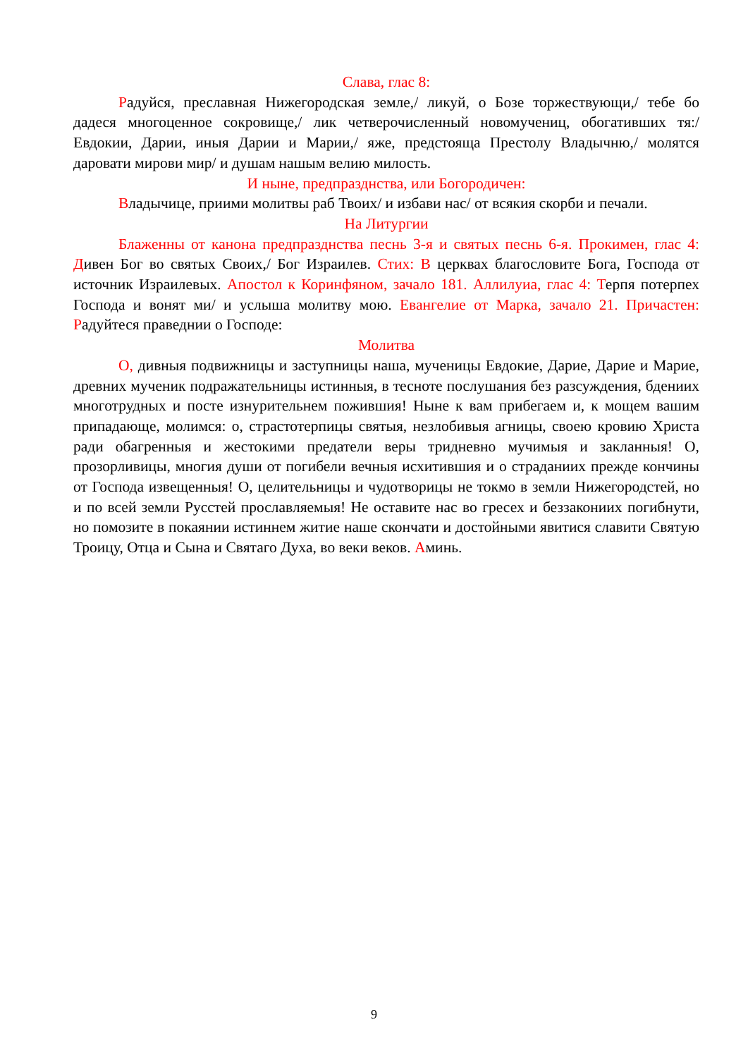Слава, глас 8:
Радуйся, преславная Нижегородская земле,/ ликуй, о Бозе торжествующи,/ тебе бо дадеся многоценное сокровище,/ лик четверочисленный новомучениц, обогативших тя:/ Евдокии, Дарии, иныя Дарии и Марии,/ яже, предстояща Престолу Владычню,/ молятся даровати мирови мир/ и душам нашым велию милость.
И ныне, предпразднства, или Богородичен:
Владычице, приими молитвы раб Твоих/ и избави нас/ от всякия скорби и печали.
На Литургии
Блаженны от канона предпразднства песнь 3-я и святых песнь 6-я. Прокимен, глас 4: Дивен Бог во святых Своих,/ Бог Израилев. Стих: В церквах благословите Бога, Господа от источник Израилевых. Апостол к Коринфяном, зачало 181. Аллилуиа, глас 4: Терпя потерпех Господа и вонят ми/ и услыша молитву мою. Евангелие от Марка, зачало 21. Причастен: Радуйтеся праведнии о Господе:
Молитва
О, дивныя подвижницы и заступницы наша, мученицы Евдокие, Дарие, Дарие и Марие, древних мученик подражательницы истинныя, в тесноте послушания без разсуждения, бдениих многотрудных и посте изнурительнем пожившия! Ныне к вам прибегаем и, к мощем вашим припадающе, молимся: о, страстотерпицы святыя, незлобивыя агницы, своею кровию Христа ради обагренныя и жестокими предатели веры тридневно мучимыя и закланныя! О, прозорливицы, многия души от погибели вечныя исхитившия и о страданиих прежде кончины от Господа извещенныя! О, целительницы и чудотворицы не токмо в земли Нижегородстей, но и по всей земли Русстей прославляемыя! Не оставите нас во гресех и беззакониих погибнути, но помозите в покаянии истиннем житие наше скончати и достойными явитися славити Святую Троицу, Отца и Сына и Святаго Духа, во веки веков. Аминь.
9